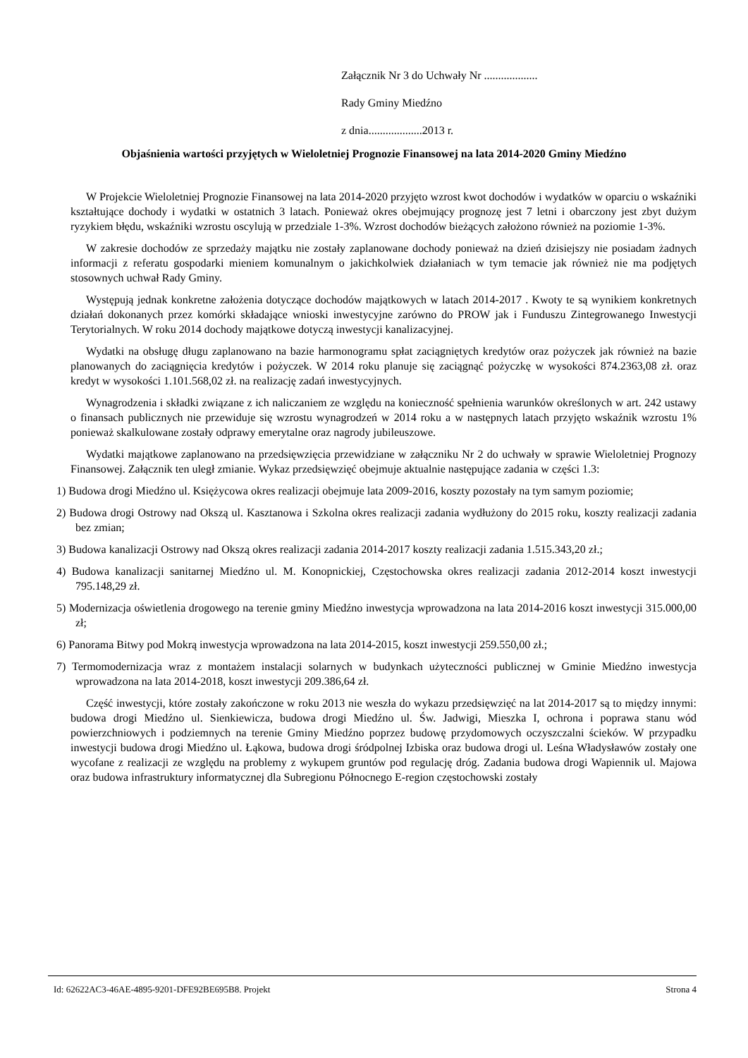Załącznik Nr 3 do Uchwały Nr ...................
Rady Gminy Miedźno
z dnia...................2013 r.
Objaśnienia wartości przyjętych w Wieloletniej Prognozie Finansowej na lata 2014-2020 Gminy Miedźno
W Projekcie Wieloletniej Prognozie Finansowej na lata 2014-2020 przyjęto wzrost kwot dochodów i wydatków w oparciu o wskaźniki kształtujące dochody i wydatki w ostatnich 3 latach. Ponieważ okres obejmujący prognozę jest 7 letni i obarczony jest zbyt dużym ryzykiem błędu, wskaźniki wzrostu oscylują w przedziale 1-3%. Wzrost dochodów bieżących założono również na poziomie 1-3%.
W zakresie dochodów ze sprzedaży majątku nie zostały zaplanowane dochody ponieważ na dzień dzisiejszy nie posiadam żadnych informacji z referatu gospodarki mieniem komunalnym o jakichkolwiek działaniach w tym temacie jak również nie ma podjętych stosownych uchwał Rady Gminy.
Występują jednak konkretne założenia dotyczące dochodów majątkowych w latach 2014-2017 . Kwoty te są wynikiem konkretnych działań dokonanych przez komórki składające wnioski inwestycyjne zarówno do PROW jak i Funduszu Zintegrowanego Inwestycji Terytorialnych. W roku 2014 dochody majątkowe dotyczą inwestycji kanalizacyjnej.
Wydatki na obsługę długu zaplanowano na bazie harmonogramu spłat zaciągniętych kredytów oraz pożyczek jak również na bazie planowanych do zaciągnięcia kredytów i pożyczek. W 2014 roku planuje się zaciągnąć pożyczkę w wysokości 874.2363,08 zł. oraz kredyt w wysokości 1.101.568,02 zł. na realizację zadań inwestycyjnych.
Wynagrodzenia i składki związane z ich naliczaniem ze względu na konieczność spełnienia warunków określonych w art. 242 ustawy o finansach publicznych nie przewiduje się wzrostu wynagrodzeń w 2014 roku a w następnych latach przyjęto wskaźnik wzrostu 1% ponieważ skalkulowane zostały odprawy emerytalne oraz nagrody jubileuszowe.
Wydatki majątkowe zaplanowano na przedsięwzięcia przewidziane w załączniku Nr 2 do uchwały w sprawie Wieloletniej Prognozy Finansowej. Załącznik ten uległ zmianie. Wykaz przedsięwzięć obejmuje aktualnie następujące zadania w części 1.3:
1) Budowa drogi Miedźno ul. Księżycowa okres realizacji obejmuje lata 2009-2016, koszty pozostały na tym samym poziomie;
2) Budowa drogi Ostrowy nad Okszą ul. Kasztanowa i Szkolna okres realizacji zadania wydłużony do 2015 roku, koszty realizacji zadania bez zmian;
3) Budowa kanalizacji Ostrowy nad Okszą okres realizacji zadania 2014-2017 koszty realizacji zadania 1.515.343,20 zł.;
4) Budowa kanalizacji sanitarnej Miedźno ul. M. Konopnickiej, Częstochowska okres realizacji zadania 2012-2014 koszt inwestycji 795.148,29 zł.
5) Modernizacja oświetlenia drogowego na terenie gminy Miedźno inwestycja wprowadzona na lata 2014-2016 koszt inwestycji 315.000,00 zł;
6) Panorama Bitwy pod Mokrą inwestycja wprowadzona na lata 2014-2015, koszt inwestycji 259.550,00 zł.;
7) Termomodernizacja wraz z montażem instalacji solarnych w budynkach użyteczności publicznej w Gminie Miedźno inwestycja wprowadzona na lata 2014-2018, koszt inwestycji 209.386,64 zł.
Część inwestycji, które zostały zakończone w roku 2013 nie weszła do wykazu przedsięwzięć na lat 2014-2017 są to między innymi: budowa drogi Miedźno ul. Sienkiewicza, budowa drogi Miedźno ul. Św. Jadwigi, Mieszka I, ochrona i poprawa stanu wód powierzchniowych i podziemnych na terenie Gminy Miedźno poprzez budowę przydomowych oczyszczalni ścieków. W przypadku inwestycji budowa drogi Miedźno ul. Łąkowa, budowa drogi śródpolnej Izbiska oraz budowa drogi ul. Leśna Władysławów zostały one wycofane z realizacji ze względu na problemy z wykupem gruntów pod regulację dróg. Zadania budowa drogi Wapiennik ul. Majowa oraz budowa infrastruktury informatycznej dla Subregionu Północnego E-region częstochowski zostały
Id: 62622AC3-46AE-4895-9201-DFE92BE695B8. Projekt Strona 4